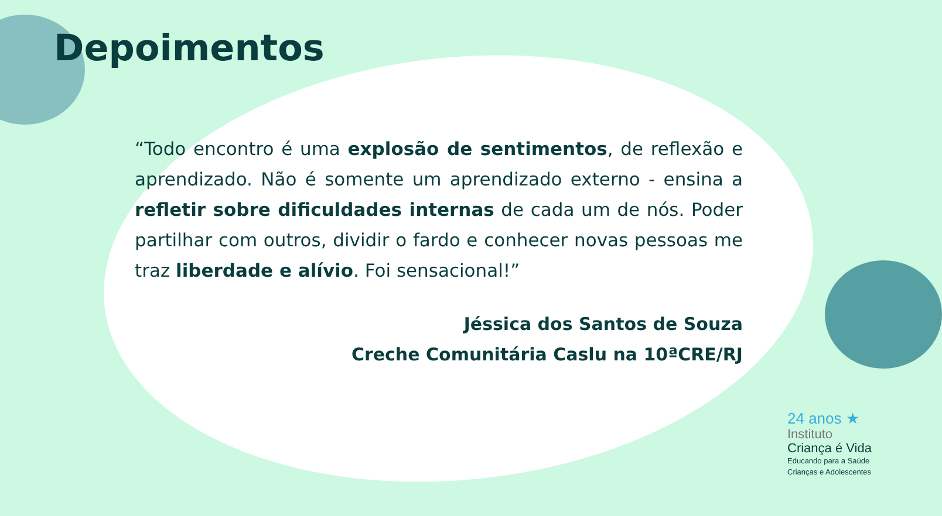Depoimentos
“Todo encontro é uma explosão de sentimentos, de reflexão e aprendizado. Não é somente um aprendizado externo - ensina a refletir sobre dificuldades internas de cada um de nós. Poder partilhar com outros, dividir o fardo e conhecer novas pessoas me traz liberdade e alívio. Foi sensacional!”
Jéssica dos Santos de Souza
Creche Comunitária Caslu na 10ªCRE/RJ
24 anos ★
Instituto
Criança é Vida
Educando para a Saúde
Crianças e Adolescentes